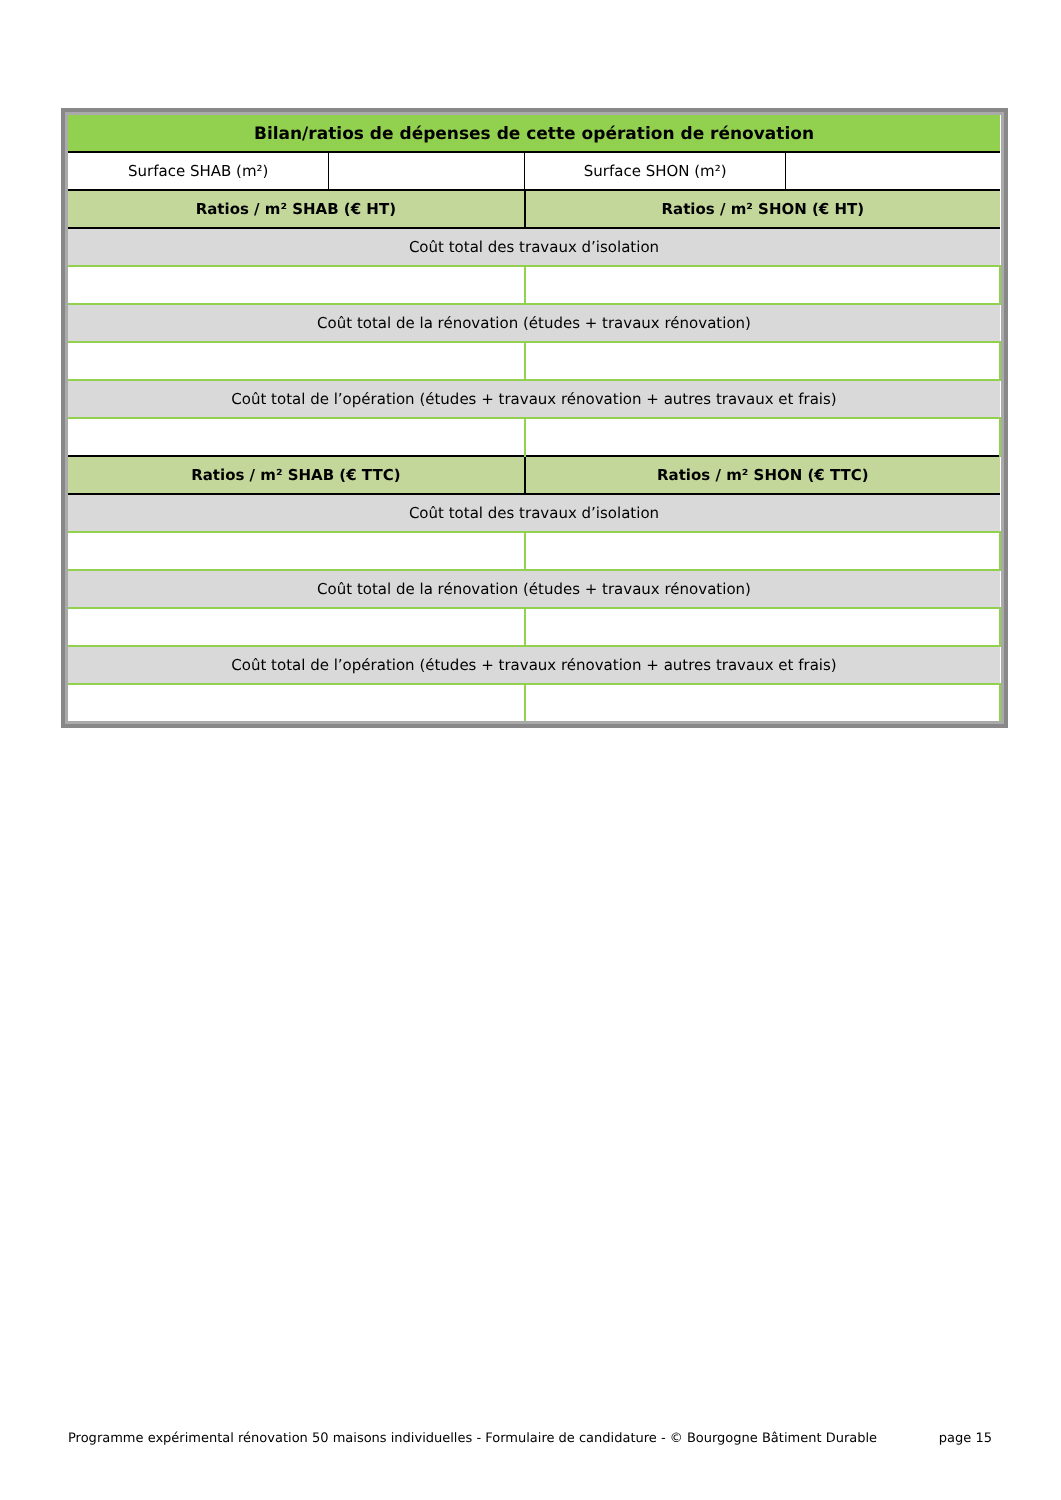| Bilan/ratios de dépenses de cette opération de rénovation | | | |
| --- | --- | --- | --- |
| Surface SHAB (m²) | | Surface SHON (m²) | |
| Ratios / m² SHAB (€ HT) | | Ratios / m² SHON (€ HT) | |
| Coût total des travaux d’isolation | | | |
| Coût total de la rénovation (études + travaux rénovation) | | | |
| Coût total de l’opération (études + travaux rénovation + autres travaux et frais) | | | |
| Ratios / m² SHAB (€ TTC) | | Ratios / m² SHON (€ TTC) | |
| Coût total des travaux d’isolation | | | |
| Coût total de la rénovation (études + travaux rénovation) | | | |
| Coût total de l’opération (études + travaux rénovation + autres travaux et frais) | | | |
Programme expérimental rénovation 50 maisons individuelles - Formulaire de candidature - © Bourgogne Bâtiment Durable page 15